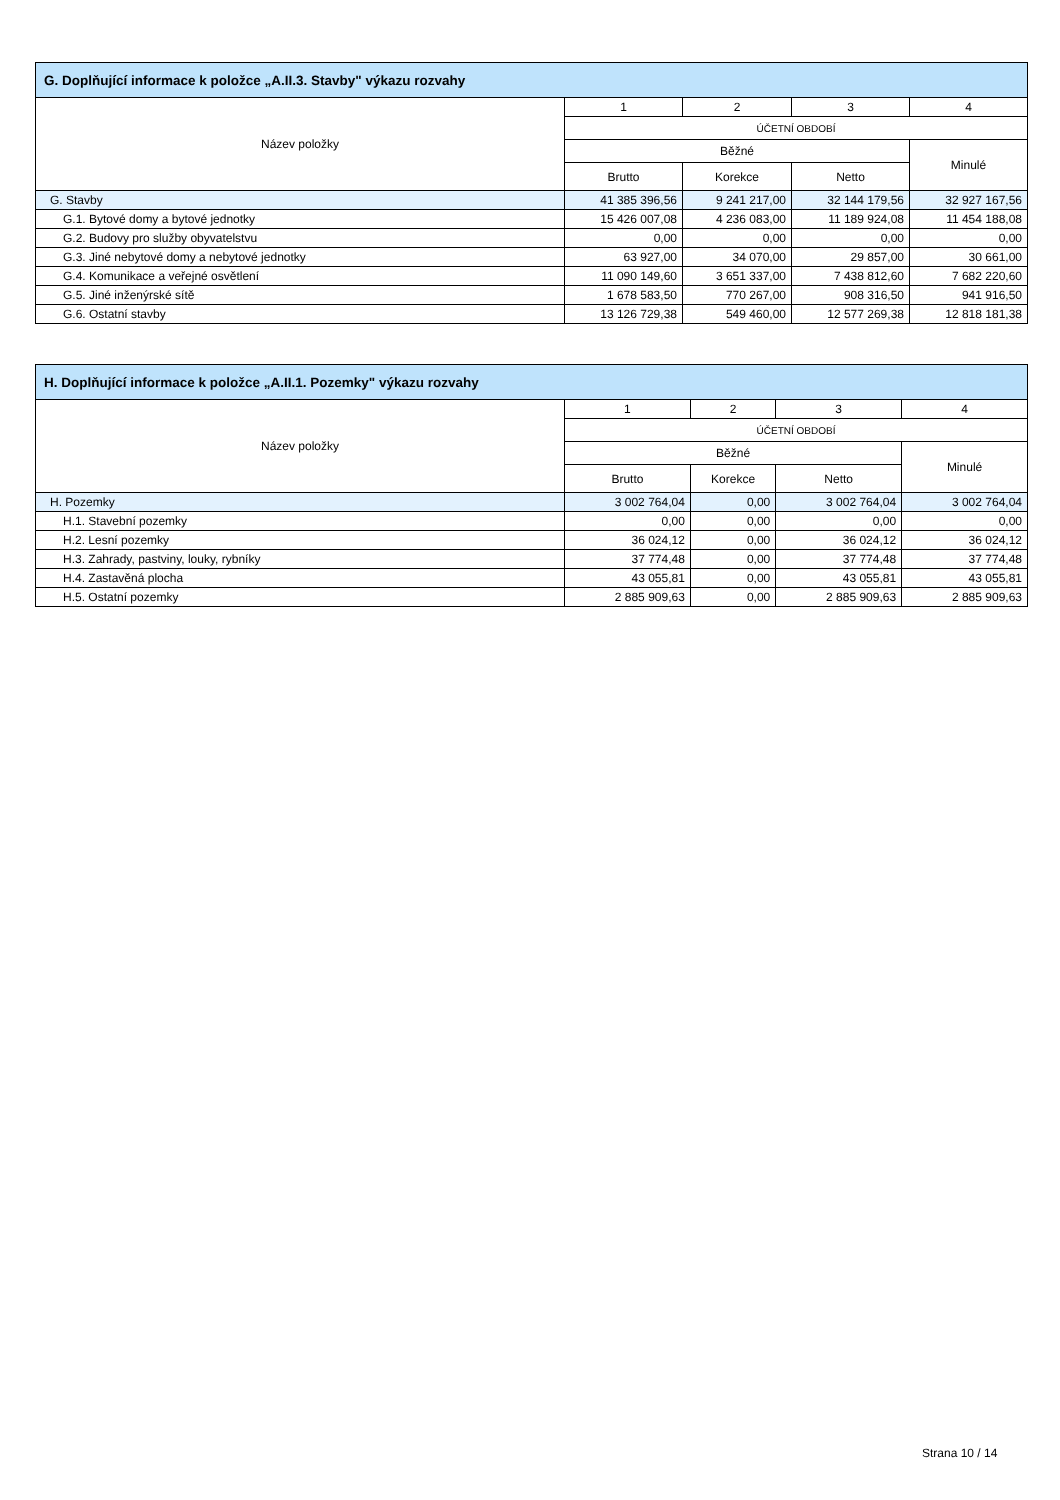| G. Doplňující informace k položce „A.II.3. Stavby" výkazu rozvahy | | | | |
| --- | --- | --- | --- | --- |
| Název položky | 1 | 2 | 3 | 4 |
| | ÚČETNÍ OBDOBÍ | | | |
| | Běžné | | | Minulé |
| | Brutto | Korekce | Netto | |
| G. Stavby | 41 385 396,56 | 9 241 217,00 | 32 144 179,56 | 32 927 167,56 |
| G.1. Bytové domy a bytové jednotky | 15 426 007,08 | 4 236 083,00 | 11 189 924,08 | 11 454 188,08 |
| G.2. Budovy pro služby obyvatelstvu | 0,00 | 0,00 | 0,00 | 0,00 |
| G.3. Jiné nebytové domy a nebytové jednotky | 63 927,00 | 34 070,00 | 29 857,00 | 30 661,00 |
| G.4. Komunikace a veřejné osvětlení | 11 090 149,60 | 3 651 337,00 | 7 438 812,60 | 7 682 220,60 |
| G.5. Jiné inženýrské sítě | 1 678 583,50 | 770 267,00 | 908 316,50 | 941 916,50 |
| G.6. Ostatní stavby | 13 126 729,38 | 549 460,00 | 12 577 269,38 | 12 818 181,38 |
| H. Doplňující informace k položce „A.II.1. Pozemky" výkazu rozvahy | | | | |
| --- | --- | --- | --- | --- |
| Název položky | 1 | 2 | 3 | 4 |
| | ÚČETNÍ OBDOBÍ | | | |
| | Běžné | | | Minulé |
| | Brutto | Korekce | Netto | |
| H. Pozemky | 3 002 764,04 | 0,00 | 3 002 764,04 | 3 002 764,04 |
| H.1. Stavební pozemky | 0,00 | 0,00 | 0,00 | 0,00 |
| H.2. Lesní pozemky | 36 024,12 | 0,00 | 36 024,12 | 36 024,12 |
| H.3. Zahrady, pastviny, louky, rybníky | 37 774,48 | 0,00 | 37 774,48 | 37 774,48 |
| H.4. Zastavěná plocha | 43 055,81 | 0,00 | 43 055,81 | 43 055,81 |
| H.5. Ostatní pozemky | 2 885 909,63 | 0,00 | 2 885 909,63 | 2 885 909,63 |
Strana 10 / 14